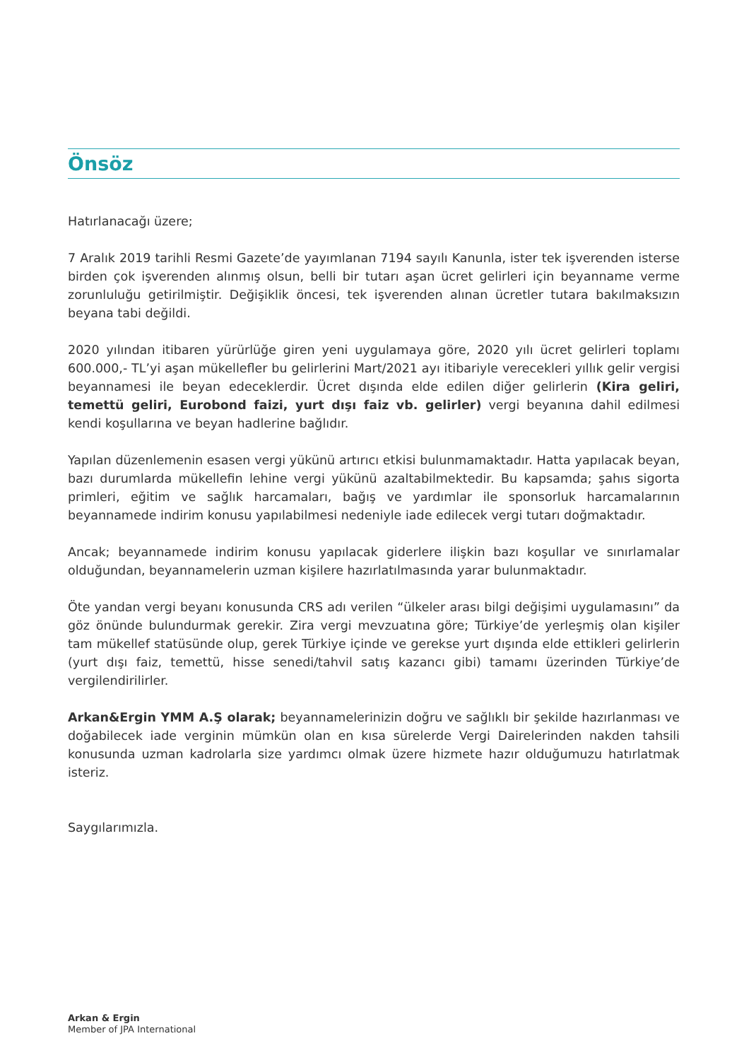Önsöz
Hatırlanacağı üzere;
7 Aralık 2019 tarihli Resmi Gazete’de yayımlanan 7194 sayılı Kanunla, ister tek işverenden isterse birden çok işverenden alınmış olsun, belli bir tutarı aşan ücret gelirleri için beyanname verme zorunluluğu getirilmiştir. Değişiklik öncesi, tek işverenden alınan ücretler tutara bakılmaksızın beyana tabi değildi.
2020 yılından itibaren yürürlüğe giren yeni uygulamaya göre, 2020 yılı ücret gelirleri toplamı 600.000,- TL’yi aşan mükellefler bu gelirlerini Mart/2021 ayı itibariyle verecekleri yıllık gelir vergisi beyannamesi ile beyan edeceklerdir. Ücret dışında elde edilen diğer gelirlerin (Kira geliri, temettü geliri, Eurobond faizi, yurt dışı faiz vb. gelirler) vergi beyanına dahil edilmesi kendi koşullarına ve beyan hadlerine bağlıdır.
Yapılan düzenlemenin esasen vergi yükünü artırıcı etkisi bulunmamaktadır. Hatta yapılacak beyan, bazı durumlarda mükellefin lehine vergi yükünü azaltabilmektedir. Bu kapsamda; şahıs sigorta primleri, eğitim ve sağlık harcamaları, bağış ve yardımlar ile sponsorluk harcamalarının beyannamede indirim konusu yapılabilmesi nedeniyle iade edilecek vergi tutarı doğmaktadır.
Ancak; beyannamede indirim konusu yapılacak giderlere ilişkin bazı koşullar ve sınırlamalar olduğundan, beyannamelerin uzman kişilere hazırlatılmasında yarar bulunmaktadır.
Öte yandan vergi beyanı konusunda CRS adı verilen “ülkeler arası bilgi değişimi uygulamasını” da göz önünde bulundurmak gerekir. Zira vergi mevzuatına göre; Türkiye’de yerleşmiş olan kişiler tam mükellef statüsünde olup, gerek Türkiye içinde ve gerekse yurt dışında elde ettikleri gelirlerin (yurt dışı faiz, temettü, hisse senedi/tahvil satış kazancı gibi) tamamı üzerinden Türkiye’de vergilendirilirler.
Arkan&Ergin YMM A.Ş olarak; beyannamelerinizin doğru ve sağlıklı bir şekilde hazırlanması ve doğabilecek iade verginin mümkün olan en kısa sürelerde Vergi Dairelerinden nakden tahsili konusunda uzman kadrolarla size yardımcı olmak üzere hizmete hazır olduğumuzu hatırlatmak isteriz.
Saygılarımızla.
Arkan & Ergin
Member of JPA International